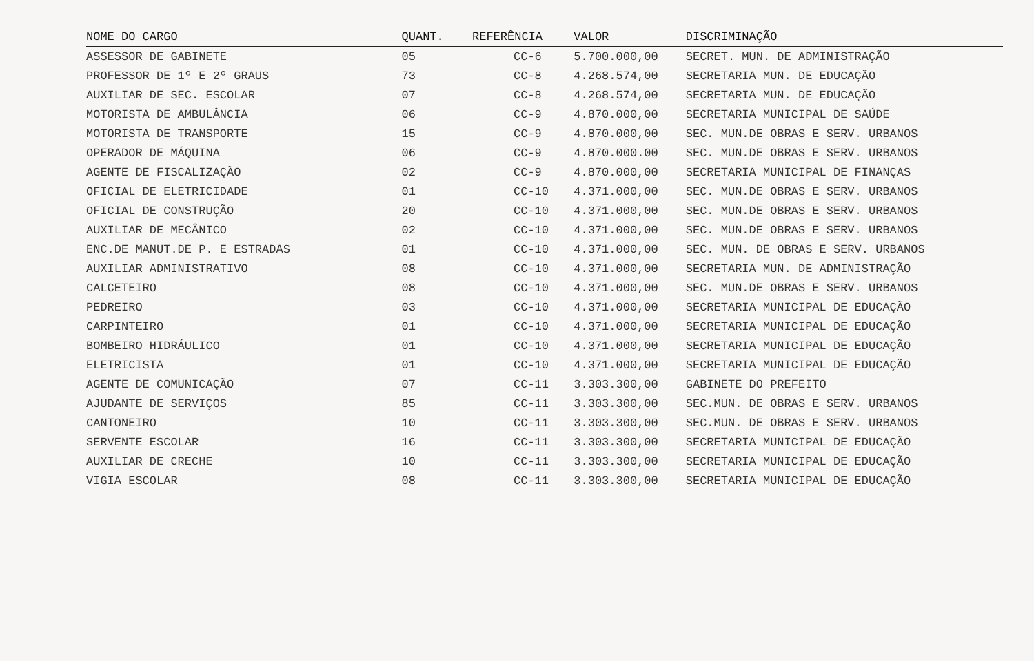| NOME DO CARGO | QUANT. | REFERÊNCIA | VALOR | DISCRIMINAÇÃO |
| --- | --- | --- | --- | --- |
| ASSESSOR DE GABINETE | 05 | CC-6 | 5.700.000,00 | SECRET. MUN. DE ADMINISTRAÇÃO |
| PROFESSOR DE 1º E 2º GRAUS | 73 | CC-8 | 4.268.574,00 | SECRETARIA MUN. DE EDUCAÇÃO |
| AUXILIAR DE SEC. ESCOLAR | 07 | CC-8 | 4.268.574,00 | SECRETARIA MUN. DE EDUCAÇÃO |
| MOTORISTA DE AMBULÂNCIA | 06 | CC-9 | 4.870.000,00 | SECRETARIA MUNICIPAL DE SAÚDE |
| MOTORISTA DE TRANSPORTE | 15 | CC-9 | 4.870.000,00 | SEC. MUN.DE OBRAS E SERV. URBANOS |
| OPERADOR DE MÁQUINA | 06 | CC-9 | 4.870.000.00 | SEC. MUN.DE OBRAS E SERV. URBANOS |
| AGENTE DE FISCALIZAÇÃO | 02 | CC-9 | 4.870.000,00 | SECRETARIA MUNICIPAL DE FINANÇAS |
| OFICIAL DE ELETRICIDADE | 01 | CC-10 | 4.371.000,00 | SEC. MUN.DE OBRAS E SERV. URBANOS |
| OFICIAL DE CONSTRUÇÃO | 20 | CC-10 | 4.371.000,00 | SEC. MUN.DE OBRAS E SERV. URBANOS |
| AUXILIAR DE MECÂNICO | 02 | CC-10 | 4.371.000,00 | SEC. MUN.DE OBRAS E SERV. URBANOS |
| ENC.DE MANUT.DE P. E ESTRADAS | 01 | CC-10 | 4.371.000,00 | SEC. MUN. DE OBRAS E SERV. URBANOS |
| AUXILIAR ADMINISTRATIVO | 08 | CC-10 | 4.371.000,00 | SECRETARIA MUN. DE ADMINISTRAÇÃO |
| CALCETEIRO | 08 | CC-10 | 4.371.000,00 | SEC. MUN.DE OBRAS E SERV. URBANOS |
| PEDREIRO | 03 | CC-10 | 4.371.000,00 | SECRETARIA MUNICIPAL DE EDUCAÇÃO |
| CARPINTEIRO | 01 | CC-10 | 4.371.000,00 | SECRETARIA MUNICIPAL DE EDUCAÇÃO |
| BOMBEIRO HIDRÁULICO | 01 | CC-10 | 4.371.000,00 | SECRETARIA MUNICIPAL DE EDUCAÇÃO |
| ELETRICISTA | 01 | CC-10 | 4.371.000,00 | SECRETARIA MUNICIPAL DE EDUCAÇÃO |
| AGENTE DE COMUNICAÇÃO | 07 | CC-11 | 3.303.300,00 | GABINETE DO PREFEITO |
| AJUDANTE DE SERVIÇOS | 85 | CC-11 | 3.303.300,00 | SEC.MUN. DE OBRAS E SERV. URBANOS |
| CANTONEIRO | 10 | CC-11 | 3.303.300,00 | SEC.MUN. DE OBRAS E SERV. URBANOS |
| SERVENTE ESCOLAR | 16 | CC-11 | 3.303.300,00 | SECRETARIA MUNICIPAL DE EDUCAÇÃO |
| AUXILIAR DE CRECHE | 10 | CC-11 | 3.303.300,00 | SECRETARIA MUNICIPAL DE EDUCAÇÃO |
| VIGIA ESCOLAR | 08 | CC-11 | 3.303.300,00 | SECRETARIA MUNICIPAL DE EDUCAÇÃO |